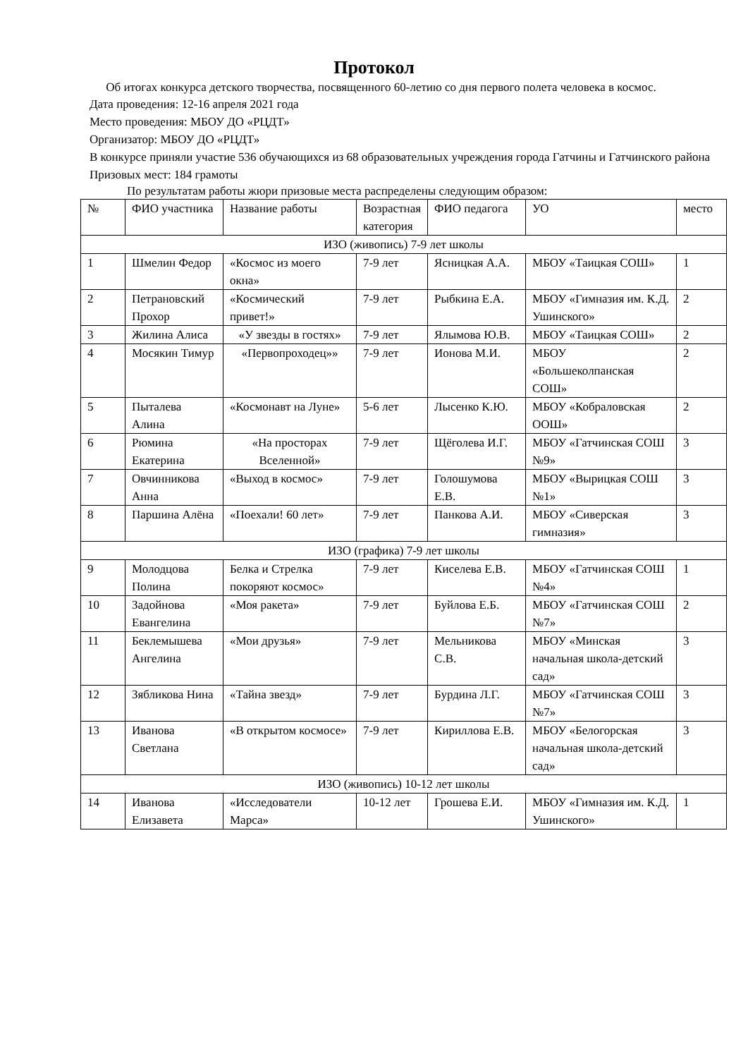Протокол
Об итогах конкурса детского творчества, посвященного 60-летию со дня первого полета человека в космос.
Дата проведения: 12-16 апреля 2021 года
Место проведения: МБОУ ДО «РЦДТ»
Организатор: МБОУ ДО «РЦДТ»
В конкурсе приняли участие 536 обучающихся из 68 образовательных учреждения города Гатчины и Гатчинского района
Призовых мест: 184 грамоты
По результатам работы жюри призовые места распределены следующим образом:
| № | ФИО участника | Название работы | Возрастная категория | ФИО педагога | УО | место |
| --- | --- | --- | --- | --- | --- | --- |
| ИЗО (живопись) 7-9 лет школы | | | | | | |
| 1 | Шмелин Федор | «Космос из моего окна» | 7-9 лет | Ясницкая А.А. | МБОУ «Таицкая СОШ» | 1 |
| 2 | Петрановский Прохор | «Космический привет!» | 7-9 лет | Рыбкина Е.А. | МБОУ «Гимназия им. К.Д. Ушинского» | 2 |
| 3 | Жилина Алиса | «У звезды в гостях» | 7-9 лет | Ялымова Ю.В. | МБОУ «Таицкая СОШ» | 2 |
| 4 | Мосякин Тимур | «Первопроходец»» | 7-9 лет | Ионова М.И. | МБОУ «Большеколпанская СОШ» | 2 |
| 5 | Пыталева Алина | «Космонавт на Луне» | 5-6 лет | Лысенко К.Ю. | МБОУ «Кобраловская ООШ» | 2 |
| 6 | Рюмина Екатерина | «На просторах Вселенной» | 7-9 лет | Щёголева И.Г. | МБОУ «Гатчинская СОШ №9» | 3 |
| 7 | Овчинникова Анна | «Выход в космос» | 7-9 лет | Голошумова Е.В. | МБОУ «Вырицкая СОШ №1» | 3 |
| 8 | Паршина Алёна | «Поехали! 60 лет» | 7-9 лет | Панкова А.И. | МБОУ «Сиверская гимназия» | 3 |
| ИЗО (графика) 7-9 лет школы | | | | | | |
| 9 | Молодцова Полина | Белка и Стрелка покоряют космос» | 7-9 лет | Киселева Е.В. | МБОУ «Гатчинская СОШ №4» | 1 |
| 10 | Задойнова Евангелина | «Моя ракета» | 7-9 лет | Буйлова Е.Б. | МБОУ «Гатчинская СОШ №7» | 2 |
| 11 | Беклемышева Ангелина | «Мои друзья» | 7-9 лет | Мельникова С.В. | МБОУ «Минская начальная школа-детский сад» | 3 |
| 12 | Зябликова Нина | «Тайна звезд» | 7-9 лет | Бурдина Л.Г. | МБОУ «Гатчинская СОШ №7» | 3 |
| 13 | Иванова Светлана | «В открытом космосе» | 7-9 лет | Кириллова Е.В. | МБОУ «Белогорская начальная школа-детский сад» | 3 |
| ИЗО (живопись) 10-12 лет школы | | | | | | |
| 14 | Иванова Елизавета | «Исследователи Марса» | 10-12 лет | Грошева Е.И. | МБОУ «Гимназия им. К.Д. Ушинского» | 1 |